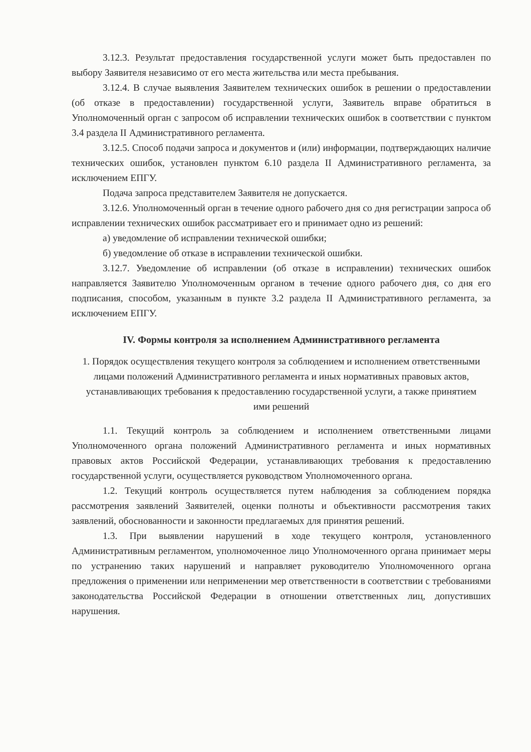3.12.3. Результат предоставления государственной услуги может быть предоставлен по выбору Заявителя независимо от его места жительства или места пребывания.
3.12.4. В случае выявления Заявителем технических ошибок в решении о предоставлении (об отказе в предоставлении) государственной услуги, Заявитель вправе обратиться в Уполномоченный орган с запросом об исправлении технических ошибок в соответствии с пунктом 3.4 раздела II Административного регламента.
3.12.5. Способ подачи запроса и документов и (или) информации, подтверждающих наличие технических ошибок, установлен пунктом 6.10 раздела II Административного регламента, за исключением ЕПГУ.
Подача запроса представителем Заявителя не допускается.
3.12.6. Уполномоченный орган в течение одного рабочего дня со дня регистрации запроса об исправлении технических ошибок рассматривает его и принимает одно из решений:
а) уведомление об исправлении технической ошибки;
б) уведомление об отказе в исправлении технической ошибки.
3.12.7. Уведомление об исправлении (об отказе в исправлении) технических ошибок направляется Заявителю Уполномоченным органом в течение одного рабочего дня, со дня его подписания, способом, указанным в пункте 3.2 раздела II Административного регламента, за исключением ЕПГУ.
IV. Формы контроля за исполнением Административного регламента
1. Порядок осуществления текущего контроля за соблюдением и исполнением ответственными лицами положений Административного регламента и иных нормативных правовых актов, устанавливающих требования к предоставлению государственной услуги, а также принятием ими решений
1.1. Текущий контроль за соблюдением и исполнением ответственными лицами Уполномоченного органа положений Административного регламента и иных нормативных правовых актов Российской Федерации, устанавливающих требования к предоставлению государственной услуги, осуществляется руководством Уполномоченного органа.
1.2. Текущий контроль осуществляется путем наблюдения за соблюдением порядка рассмотрения заявлений Заявителей, оценки полноты и объективности рассмотрения таких заявлений, обоснованности и законности предлагаемых для принятия решений.
1.3. При выявлении нарушений в ходе текущего контроля, установленного Административным регламентом, уполномоченное лицо Уполномоченного органа принимает меры по устранению таких нарушений и направляет руководителю Уполномоченного органа предложения о применении или неприменении мер ответственности в соответствии с требованиями законодательства Российской Федерации в отношении ответственных лиц, допустивших нарушения.